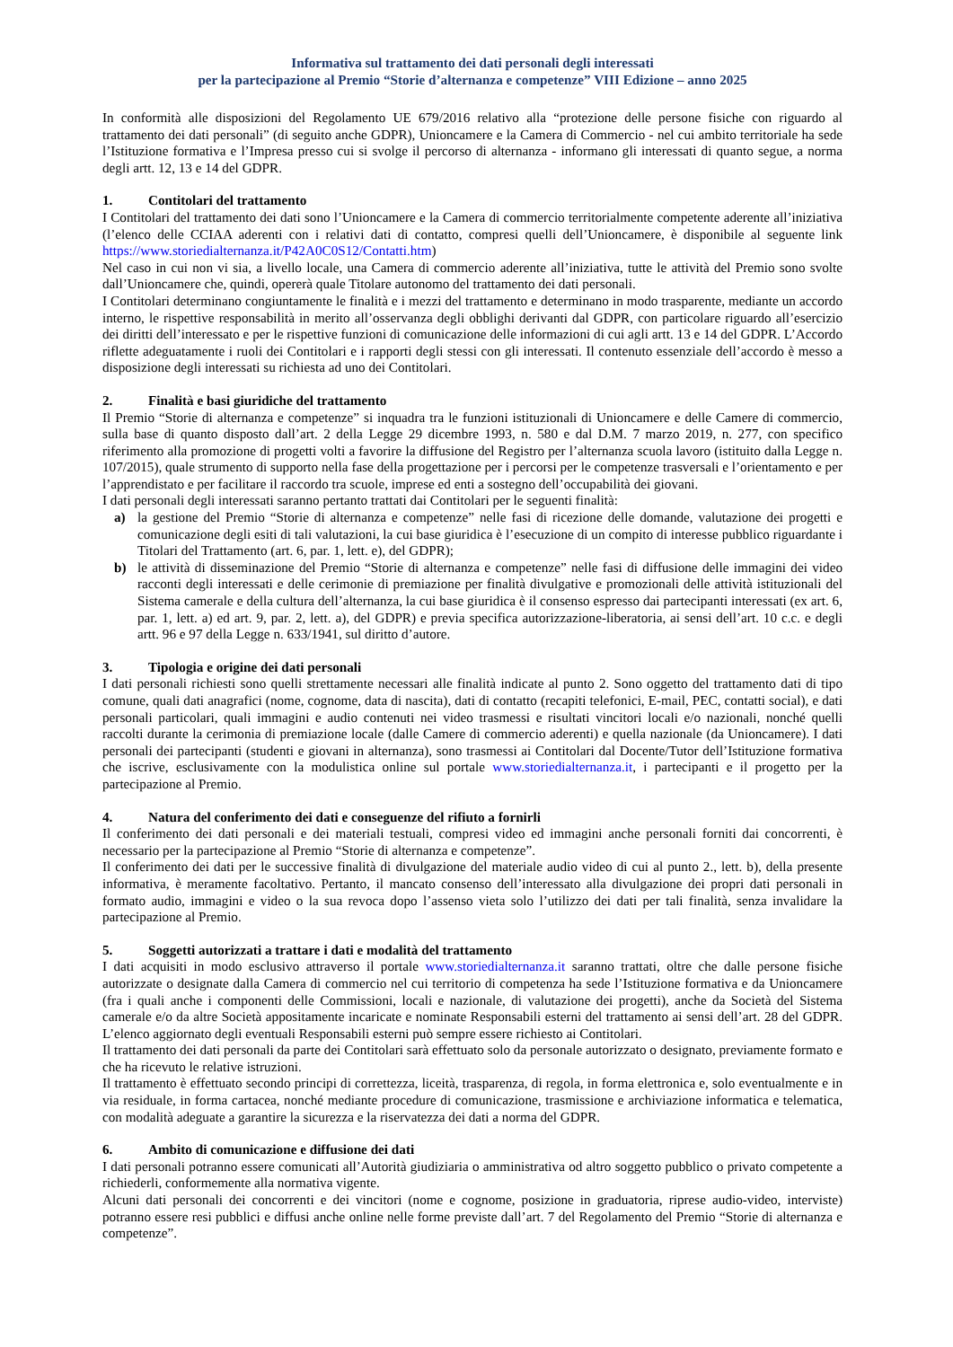Informativa sul trattamento dei dati personali degli interessati
per la partecipazione al Premio “Storie d’alternanza e competenze” VIII Edizione – anno 2025
In conformità alle disposizioni del Regolamento UE 679/2016 relativo alla “protezione delle persone fisiche con riguardo al trattamento dei dati personali” (di seguito anche GDPR), Unioncamere e la Camera di Commercio - nel cui ambito territoriale ha sede l’Istituzione formativa e l’Impresa presso cui si svolge il percorso di alternanza - informano gli interessati di quanto segue, a norma degli artt. 12, 13 e 14 del GDPR.
1. Contitolari del trattamento
I Contitolari del trattamento dei dati sono l’Unioncamere e la Camera di commercio territorialmente competente aderente all’iniziativa (l’elenco delle CCIAA aderenti con i relativi dati di contatto, compresi quelli dell’Unioncamere, è disponibile al seguente link https://www.storiedialternanza.it/P42A0C0S12/Contatti.htm)
Nel caso in cui non vi sia, a livello locale, una Camera di commercio aderente all’iniziativa, tutte le attività del Premio sono svolte dall’Unioncamere che, quindi, opererà quale Titolare autonomo del trattamento dei dati personali.
I Contitolari determinano congiuntamente le finalità e i mezzi del trattamento e determinano in modo trasparente, mediante un accordo interno, le rispettive responsabilità in merito all’osservanza degli obblighi derivanti dal GDPR, con particolare riguardo all’esercizio dei diritti dell’interessato e per le rispettive funzioni di comunicazione delle informazioni di cui agli artt. 13 e 14 del GDPR. L’Accordo riflette adeguatamente i ruoli dei Contitolari e i rapporti degli stessi con gli interessati. Il contenuto essenziale dell’accordo è messo a disposizione degli interessati su richiesta ad uno dei Contitolari.
2. Finalità e basi giuridiche del trattamento
Il Premio “Storie di alternanza e competenze” si inquadra tra le funzioni istituzionali di Unioncamere e delle Camere di commercio, sulla base di quanto disposto dall’art. 2 della Legge 29 dicembre 1993, n. 580 e dal D.M. 7 marzo 2019, n. 277, con specifico riferimento alla promozione di progetti volti a favorire la diffusione del Registro per l’alternanza scuola lavoro (istituito dalla Legge n. 107/2015), quale strumento di supporto nella fase della progettazione per i percorsi per le competenze trasversali e l’orientamento e per l’apprendistato e per facilitare il raccordo tra scuole, imprese ed enti a sostegno dell’occupabilità dei giovani.
I dati personali degli interessati saranno pertanto trattati dai Contitolari per le seguenti finalità:
a) la gestione del Premio “Storie di alternanza e competenze” nelle fasi di ricezione delle domande, valutazione dei progetti e comunicazione degli esiti di tali valutazioni, la cui base giuridica è l’esecuzione di un compito di interesse pubblico riguardante i Titolari del Trattamento (art. 6, par. 1, lett. e), del GDPR);
b) le attività di disseminazione del Premio “Storie di alternanza e competenze” nelle fasi di diffusione delle immagini dei video racconti degli interessati e delle cerimonie di premiazione per finalità divulgative e promozionali delle attività istituzionali del Sistema camerale e della cultura dell’alternanza, la cui base giuridica è il consenso espresso dai partecipanti interessati (ex art. 6, par. 1, lett. a) ed art. 9, par. 2, lett. a), del GDPR) e previa specifica autorizzazione-liberatoria, ai sensi dell’art. 10 c.c. e degli artt. 96 e 97 della Legge n. 633/1941, sul diritto d’autore.
3. Tipologia e origine dei dati personali
I dati personali richiesti sono quelli strettamente necessari alle finalità indicate al punto 2. Sono oggetto del trattamento dati di tipo comune, quali dati anagrafici (nome, cognome, data di nascita), dati di contatto (recapiti telefonici, E-mail, PEC, contatti social), e dati personali particolari, quali immagini e audio contenuti nei video trasmessi e risultati vincitori locali e/o nazionali, nonché quelli raccolti durante la cerimonia di premiazione locale (dalle Camere di commercio aderenti) e quella nazionale (da Unioncamere). I dati personali dei partecipanti (studenti e giovani in alternanza), sono trasmessi ai Contitolari dal Docente/Tutor dell’Istituzione formativa che iscrive, esclusivamente con la modulistica online sul portale www.storiedialternanza.it, i partecipanti e il progetto per la partecipazione al Premio.
4. Natura del conferimento dei dati e conseguenze del rifiuto a fornirli
Il conferimento dei dati personali e dei materiali testuali, compresi video ed immagini anche personali forniti dai concorrenti, è necessario per la partecipazione al Premio “Storie di alternanza e competenze”.
Il conferimento dei dati per le successive finalità di divulgazione del materiale audio video di cui al punto 2., lett. b), della presente informativa, è meramente facoltativo. Pertanto, il mancato consenso dell’interessato alla divulgazione dei propri dati personali in formato audio, immagini e video o la sua revoca dopo l’assenso vieta solo l’utilizzo dei dati per tali finalità, senza invalidare la partecipazione al Premio.
5. Soggetti autorizzati a trattare i dati e modalità del trattamento
I dati acquisiti in modo esclusivo attraverso il portale www.storiedialternanza.it saranno trattati, oltre che dalle persone fisiche autorizzate o designate dalla Camera di commercio nel cui territorio di competenza ha sede l’Istituzione formativa e da Unioncamere (fra i quali anche i componenti delle Commissioni, locali e nazionale, di valutazione dei progetti), anche da Società del Sistema camerale e/o da altre Società appositamente incaricate e nominate Responsabili esterni del trattamento ai sensi dell’art. 28 del GDPR. L’elenco aggiornato degli eventuali Responsabili esterni può sempre essere richiesto ai Contitolari.
Il trattamento dei dati personali da parte dei Contitolari sarà effettuato solo da personale autorizzato o designato, previamente formato e che ha ricevuto le relative istruzioni.
Il trattamento è effettuato secondo principi di correttezza, liceità, trasparenza, di regola, in forma elettronica e, solo eventualmente e in via residuale, in forma cartacea, nonché mediante procedure di comunicazione, trasmissione e archiviazione informatica e telematica, con modalità adeguate a garantire la sicurezza e la riservatezza dei dati a norma del GDPR.
6. Ambito di comunicazione e diffusione dei dati
I dati personali potranno essere comunicati all’Autorità giudiziaria o amministrativa od altro soggetto pubblico o privato competente a richiederli, conformemente alla normativa vigente.
Alcuni dati personali dei concorrenti e dei vincitori (nome e cognome, posizione in graduatoria, riprese audio-video, interviste) potranno essere resi pubblici e diffusi anche online nelle forme previste dall’art. 7 del Regolamento del Premio “Storie di alternanza e competenze”.